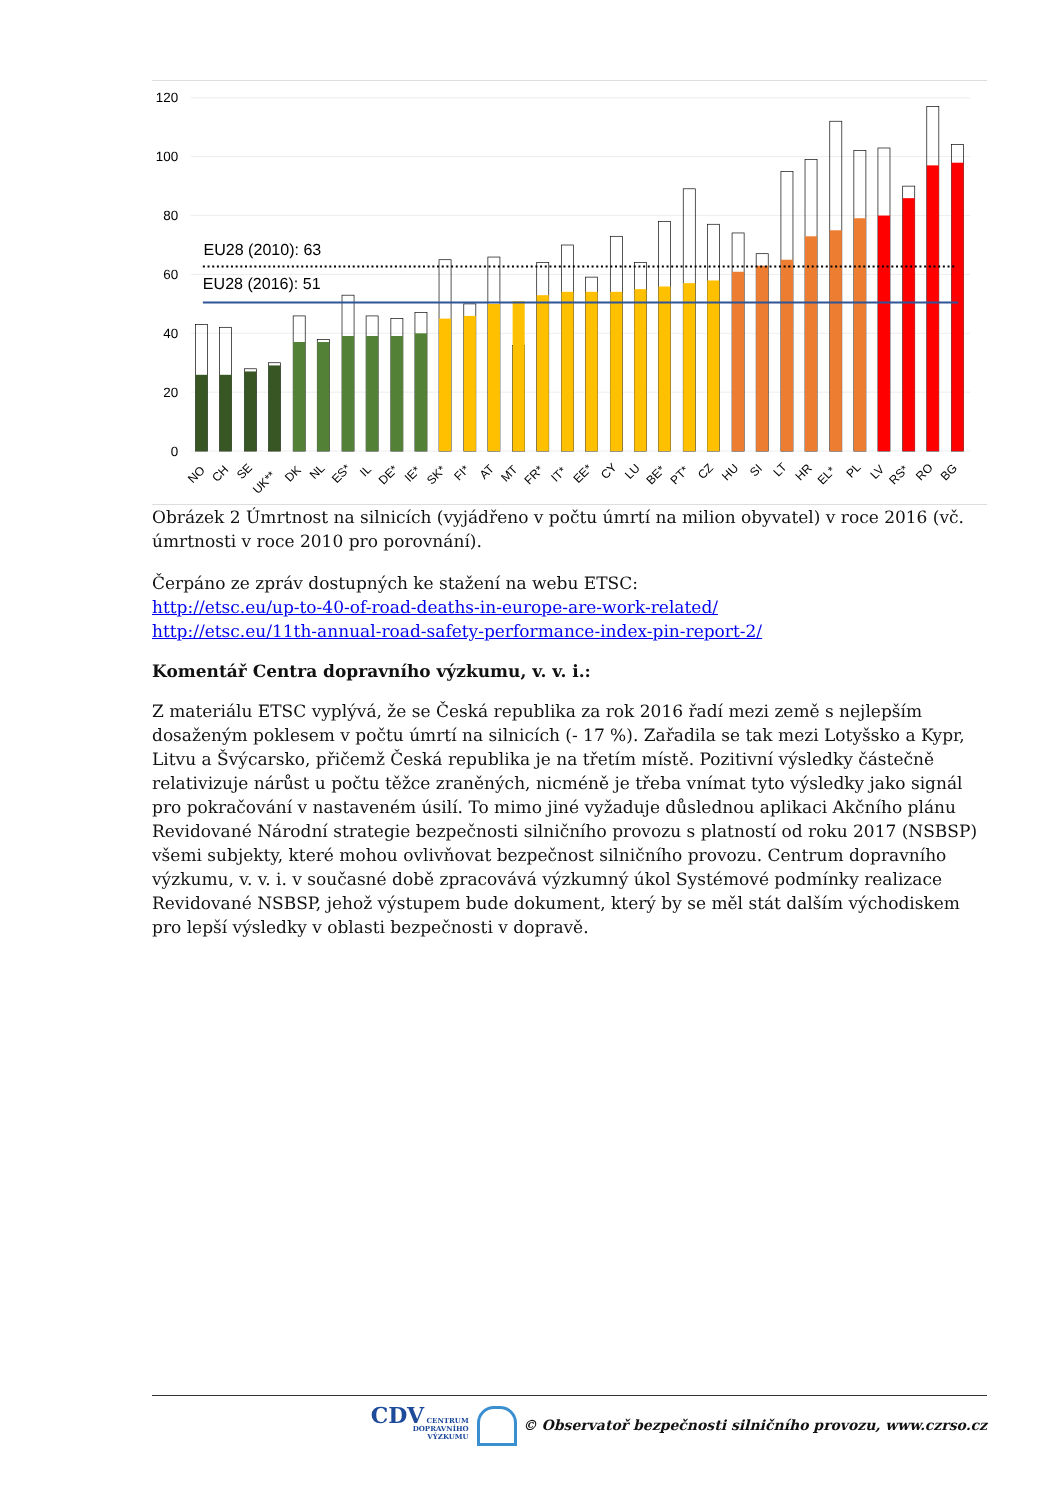120
100
80
60
40
20
0
EU28 (2010): 63
EU28 (2016): 51
NO
CH
SE
UK**
DK
NL
ES*
IL
DE*
IE*
SK*
FI*
AT
MT
FR*
IT*
EE*
CY
LU
BE*
PT*
CZ
HU
SI
LT
HR
EL*
PL
LV
RS*
RO
BG
Obrázek 2 Úmrtnost na silnicích (vyjádřeno v počtu úmrtí na milion obyvatel) v roce 2016 (vč. úmrtnosti v roce 2010 pro porovnání).
Čerpáno ze zpráv dostupných ke stažení na webu ETSC:
http://etsc.eu/up-to-40-of-road-deaths-in-europe-are-work-related/
http://etsc.eu/11th-annual-road-safety-performance-index-pin-report-2/
Komentář Centra dopravního výzkumu, v. v. i.:
Z materiálu ETSC vyplývá, že se Česká republika za rok 2016 řadí mezi země s nejlepším dosaženým poklesem v počtu úmrtí na silnicích (- 17 %). Zařadila se tak mezi Lotyšsko a Kypr, Litvu a Švýcarsko, přičemž Česká republika je na třetím místě. Pozitivní výsledky částečně relativizuje nárůst u počtu těžce zraněných, nicméně je třeba vnímat tyto výsledky jako signál pro pokračování v nastaveném úsilí. To mimo jiné vyžaduje důslednou aplikaci Akčního plánu Revidované Národní strategie bezpečnosti silničního provozu s platností od roku 2017 (NSBSP) všemi subjekty, které mohou ovlivňovat bezpečnost silničního provozu. Centrum dopravního výzkumu, v. v. i. v současné době zpracovává výzkumný úkol Systémové podmínky realizace Revidované NSBSP, jehož výstupem bude dokument, který by se měl stát dalším východiskem pro lepší výsledky v oblasti bezpečnosti v dopravě.
CDV CENTRUM
DOPRAVNÍHO
VÝZKUMU © Observatoř bezpečnosti silničního provozu, www.czrso.cz